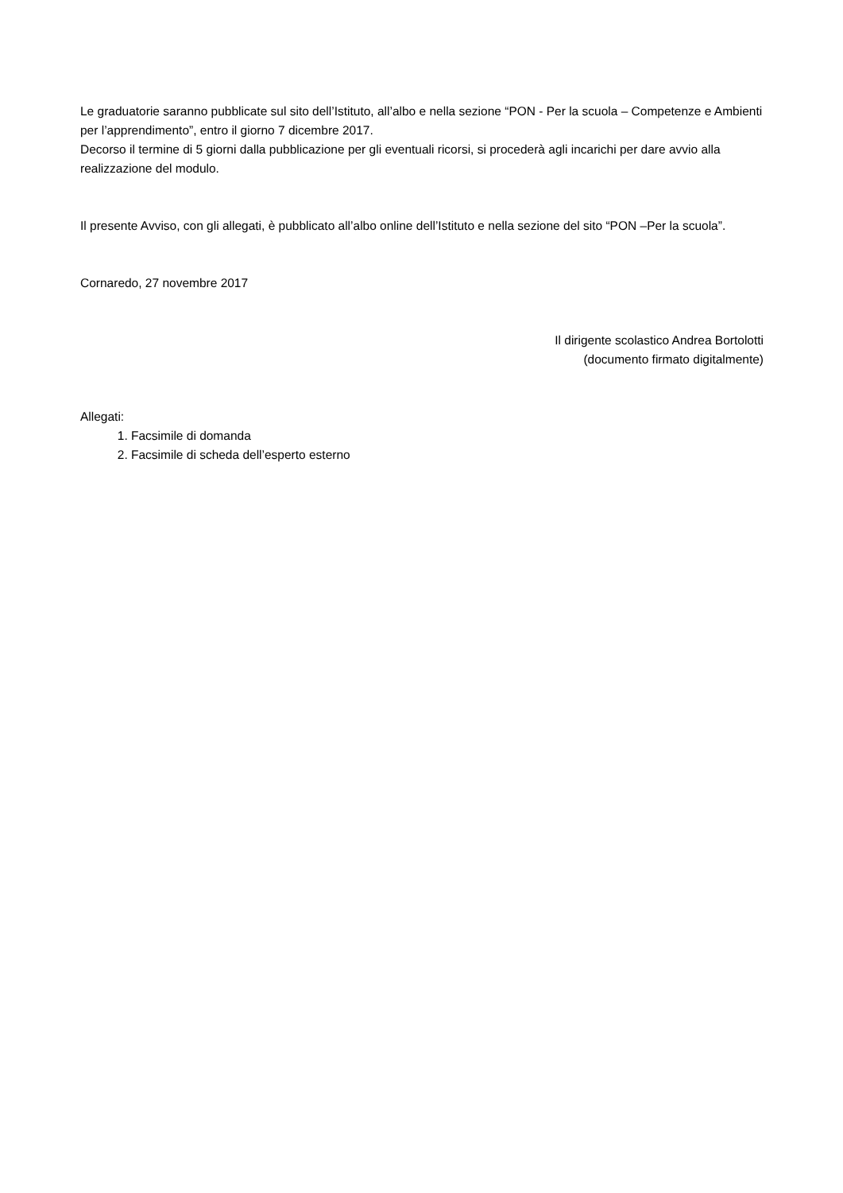Le graduatorie saranno pubblicate sul sito dell’Istituto, all’albo e nella sezione “PON - Per la scuola – Competenze e Ambienti per l’apprendimento”, entro il giorno 7 dicembre 2017.
Decorso il termine di 5 giorni dalla pubblicazione per gli eventuali ricorsi, si procederà agli incarichi per dare avvio alla realizzazione del modulo.
Il presente Avviso, con gli allegati, è pubblicato all’albo online dell’Istituto e nella sezione del sito “PON –Per la scuola”.
Cornaredo, 27 novembre 2017
Il dirigente scolastico Andrea Bortolotti
(documento firmato digitalmente)
Allegati:
1. Facsimile di domanda
2. Facsimile di scheda dell’esperto esterno